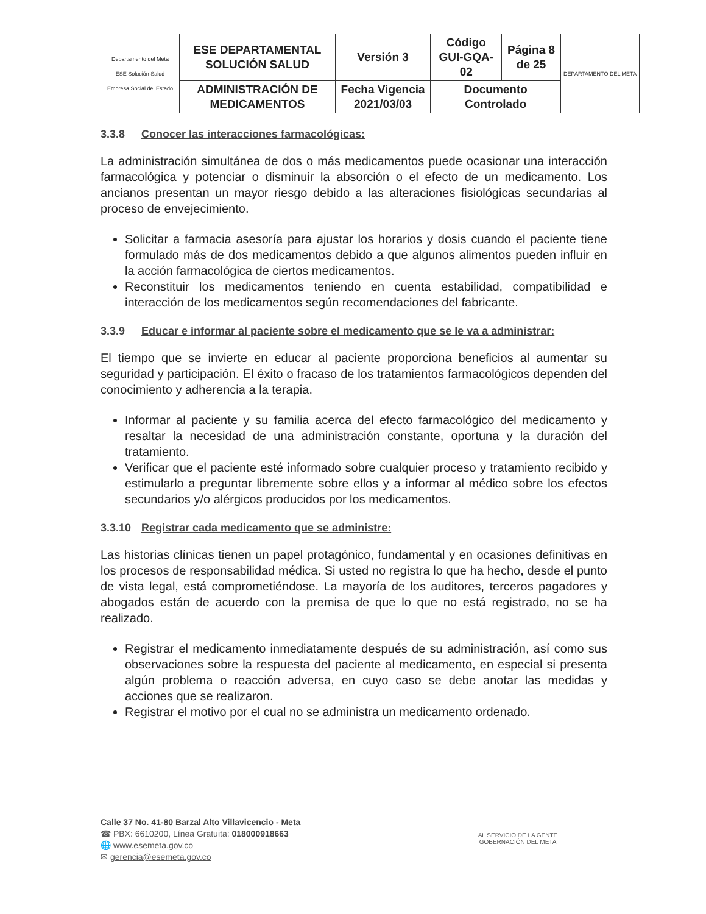| Departamento del Meta ESE Solución Salud Empresa Social del Estado | ESE DEPARTAMENTAL SOLUCIÓN SALUD | Versión 3 | Código GUI-GQA-02 | Página 8 de 25 | DEPARTAMENTO DEL META |
| | ADMINISTRACIÓN DE MEDICAMENTOS | Fecha Vigencia 2021/03/03 | Documento Controlado | | |
3.3.8 Conocer las interacciones farmacológicas:
La administración simultánea de dos o más medicamentos puede ocasionar una interacción farmacológica y potenciar o disminuir la absorción o el efecto de un medicamento. Los ancianos presentan un mayor riesgo debido a las alteraciones fisiológicas secundarias al proceso de envejecimiento.
Solicitar a farmacia asesoría para ajustar los horarios y dosis cuando el paciente tiene formulado más de dos medicamentos debido a que algunos alimentos pueden influir en la acción farmacológica de ciertos medicamentos.
Reconstituir los medicamentos teniendo en cuenta estabilidad, compatibilidad e interacción de los medicamentos según recomendaciones del fabricante.
3.3.9 Educar e informar al paciente sobre el medicamento que se le va a administrar:
El tiempo que se invierte en educar al paciente proporciona beneficios al aumentar su seguridad y participación. El éxito o fracaso de los tratamientos farmacológicos dependen del conocimiento y adherencia a la terapia.
Informar al paciente y su familia acerca del efecto farmacológico del medicamento y resaltar la necesidad de una administración constante, oportuna y la duración del tratamiento.
Verificar que el paciente esté informado sobre cualquier proceso y tratamiento recibido y estimularlo a preguntar libremente sobre ellos y a informar al médico sobre los efectos secundarios y/o alérgicos producidos por los medicamentos.
3.3.10 Registrar cada medicamento que se administre:
Las historias clínicas tienen un papel protagónico, fundamental y en ocasiones definitivas en los procesos de responsabilidad médica. Si usted no registra lo que ha hecho, desde el punto de vista legal, está comprometiéndose. La mayoría de los auditores, terceros pagadores y abogados están de acuerdo con la premisa de que lo que no está registrado, no se ha realizado.
Registrar el medicamento inmediatamente después de su administración, así como sus observaciones sobre la respuesta del paciente al medicamento, en especial si presenta algún problema o reacción adversa, en cuyo caso se debe anotar las medidas y acciones que se realizaron.
Registrar el motivo por el cual no se administra un medicamento ordenado.
Calle 37 No. 41-80 Barzal Alto Villavicencio - Meta
☎ PBX: 6610200, Línea Gratuita: 018000918663
🌐 www.esemeta.gov.co
✉ gerencia@esemeta.gov.co
AL SERVICIO DE LA GENTE
GOBERNACIÓN DEL META